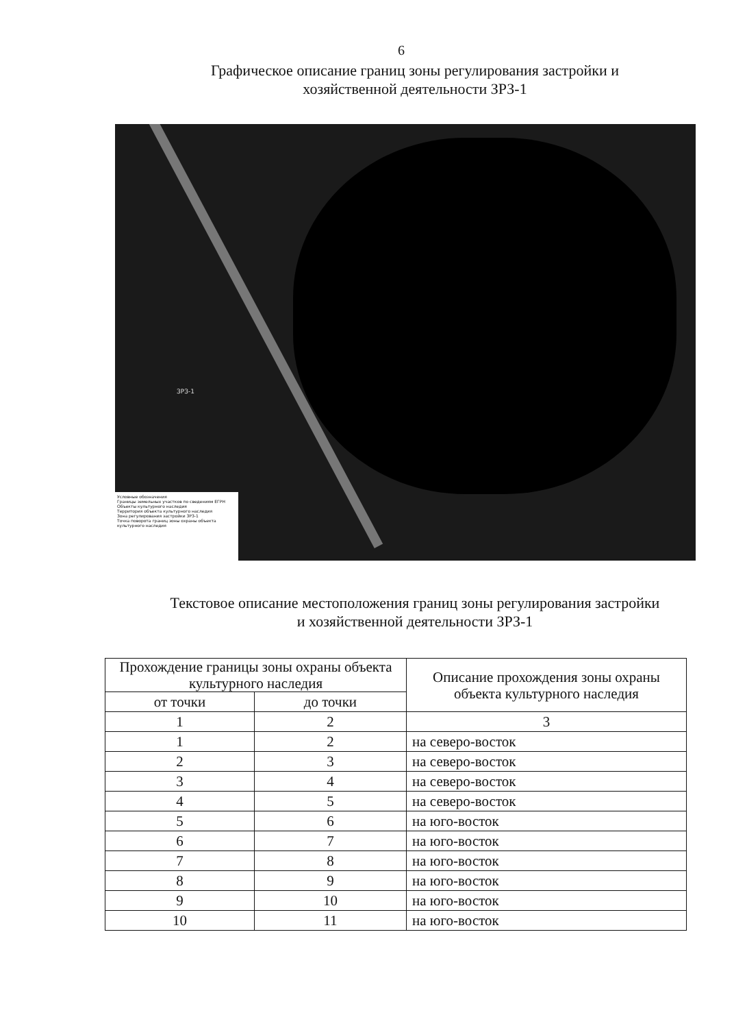6
Графическое описание границ зоны регулирования застройки и
хозяйственной деятельности ЗРЗ-1
ЗРЗ-1
Условные обозначения
Границы земельных участков по сведениям ЕГРН
Объекты культурного наследия
Территория объекта культурного наследия
Зона регулирования застройки ЗРЗ-1
Точка поворота границ зоны охраны объекта культурного наследия
Текстовое описание местоположения границ зоны регулирования застройки
и хозяйственной деятельности ЗРЗ-1
| Прохождение границы зоны охраны объекта культурного наследия | | Описание прохождения зоны охраны объекта культурного наследия |
| --- | --- | --- |
| от точки | до точки | |
| 1 | 2 | 3 |
| 1 | 2 | на северо-восток |
| 2 | 3 | на северо-восток |
| 3 | 4 | на северо-восток |
| 4 | 5 | на северо-восток |
| 5 | 6 | на юго-восток |
| 6 | 7 | на юго-восток |
| 7 | 8 | на юго-восток |
| 8 | 9 | на юго-восток |
| 9 | 10 | на юго-восток |
| 10 | 11 | на юго-восток |